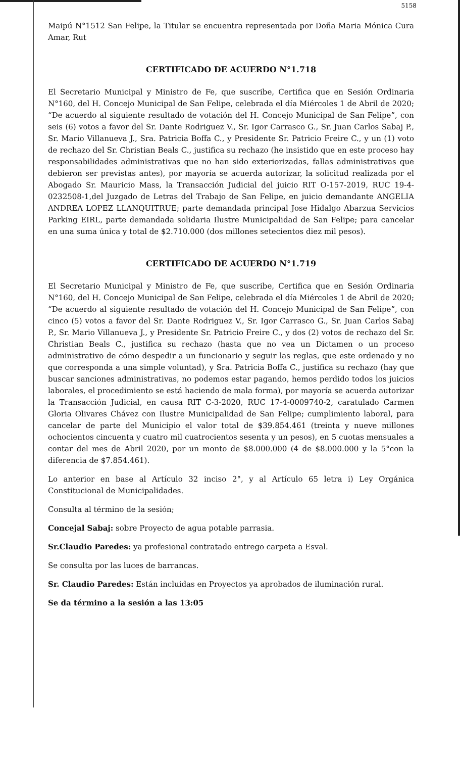5158
Maipú N°1512 San Felipe, la Titular se encuentra representada por Doña Maria Mónica Cura Amar, Rut
CERTIFICADO DE ACUERDO N°1.718
El Secretario Municipal y Ministro de Fe, que suscribe, Certifica que en Sesión Ordinaria N°160, del H. Concejo Municipal de San Felipe, celebrada el día Miércoles 1 de Abril de 2020; “De acuerdo al siguiente resultado de votación del H. Concejo Municipal de San Felipe”, con seis (6) votos a favor del Sr. Dante Rodriguez V., Sr. Igor Carrasco G., Sr. Juan Carlos Sabaj P., Sr. Mario Villanueva J., Sra. Patricia Boffa C., y Presidente Sr. Patricio Freire C., y un (1) voto de rechazo del Sr. Christian Beals C., justifica su rechazo (he insistido que en este proceso hay responsabilidades administrativas que no han sido exteriorizadas, fallas administrativas que debieron ser previstas antes), por mayoría se acuerda autorizar, la solicitud realizada por el Abogado Sr. Mauricio Mass, la Transacción Judicial del juicio RIT O-157-2019, RUC 19-4-0232508-1,del Juzgado de Letras del Trabajo de San Felipe, en juicio demandante ANGELIA ANDREA LOPEZ LLANQUITRUE; parte demandada principal Jose Hidalgo Abarzua Servicios Parking EIRL, parte demandada solidaria Ilustre Municipalidad de San Felipe; para cancelar en una suma única y total de $2.710.000 (dos millones setecientos diez mil pesos).
CERTIFICADO DE ACUERDO N°1.719
El Secretario Municipal y Ministro de Fe, que suscribe, Certifica que en Sesión Ordinaria N°160, del H. Concejo Municipal de San Felipe, celebrada el día Miércoles 1 de Abril de 2020; “De acuerdo al siguiente resultado de votación del H. Concejo Municipal de San Felipe”, con cinco (5) votos a favor del Sr. Dante Rodriguez V., Sr. Igor Carrasco G., Sr. Juan Carlos Sabaj P., Sr. Mario Villanueva J., y Presidente Sr. Patricio Freire C., y dos (2) votos de rechazo del Sr. Christian Beals C., justifica su rechazo (hasta que no vea un Dictamen o un proceso administrativo de cómo despedir a un funcionario y seguir las reglas, que este ordenado y no que corresponda a una simple voluntad), y Sra. Patricia Boffa C., justifica su rechazo (hay que buscar sanciones administrativas, no podemos estar pagando, hemos perdido todos los juicios laborales, el procedimiento se está haciendo de mala forma), por mayoría se acuerda autorizar la Transacción Judicial, en causa RIT C-3-2020, RUC 17-4-0009740-2, caratulado Carmen Gloria Olivares Chávez con Ilustre Municipalidad de San Felipe; cumplimiento laboral, para cancelar de parte del Municipio el valor total de $39.854.461 (treinta y nueve millones ochocientos cincuenta y cuatro mil cuatrocientos sesenta y un pesos), en 5 cuotas mensuales a contar del mes de Abril 2020, por un monto de $8.000.000 (4 de $8.000.000 y la 5°con la diferencia de $7.854.461).
Lo anterior en base al Artículo 32 inciso 2°, y al Artículo 65 letra i) Ley Orgánica Constitucional de Municipalidades.
Consulta al término de la sesión;
Concejal Sabaj: sobre Proyecto de agua potable parrasia.
Sr.Claudio Paredes: ya profesional contratado entrego carpeta a Esval.
Se consulta por las luces de barrancas.
Sr. Claudio Paredes: Están incluidas en Proyectos ya aprobados de iluminación rural.
Se da término a la sesión a las 13:05